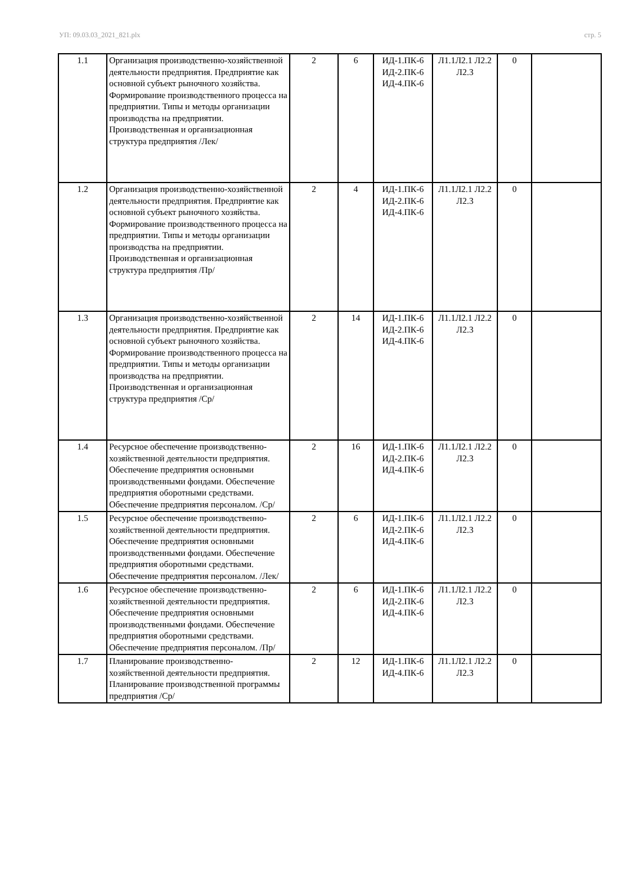УП: 09.03.03_2021_821.plx стр. 5
| 1.1 | Организация производственно-хозяйственной деятельности предприятия. Предприятие как основной субъект рыночного хозяйства. Формирование производственного процесса на предприятии. Типы и методы организации производства на предприятии. Производственная и организационная структура предприятия /Лек/ | 2 | 6 | ИД-1.ПК-6 ИД-2.ПК-6 ИД-4.ПК-6 | Л1.1Л2.1 Л2.2 Л2.3 | 0 | |
| 1.2 | Организация производственно-хозяйственной деятельности предприятия. Предприятие как основной субъект рыночного хозяйства. Формирование производственного процесса на предприятии. Типы и методы организации производства на предприятии. Производственная и организационная структура предприятия /Пр/ | 2 | 4 | ИД-1.ПК-6 ИД-2.ПК-6 ИД-4.ПК-6 | Л1.1Л2.1 Л2.2 Л2.3 | 0 | |
| 1.3 | Организация производственно-хозяйственной деятельности предприятия. Предприятие как основной субъект рыночного хозяйства. Формирование производственного процесса на предприятии. Типы и методы организации производства на предприятии. Производственная и организационная структура предприятия /Ср/ | 2 | 14 | ИД-1.ПК-6 ИД-2.ПК-6 ИД-4.ПК-6 | Л1.1Л2.1 Л2.2 Л2.3 | 0 | |
| 1.4 | Ресурсное обеспечение производственно-хозяйственной деятельности предприятия. Обеспечение предприятия основными производственными фондами. Обеспечение предприятия оборотными средствами. Обеспечение предприятия персоналом. /Ср/ | 2 | 16 | ИД-1.ПК-6 ИД-2.ПК-6 ИД-4.ПК-6 | Л1.1Л2.1 Л2.2 Л2.3 | 0 | |
| 1.5 | Ресурсное обеспечение производственно-хозяйственной деятельности предприятия. Обеспечение предприятия основными производственными фондами. Обеспечение предприятия оборотными средствами. Обеспечение предприятия персоналом. /Лек/ | 2 | 6 | ИД-1.ПК-6 ИД-2.ПК-6 ИД-4.ПК-6 | Л1.1Л2.1 Л2.2 Л2.3 | 0 | |
| 1.6 | Ресурсное обеспечение производственно-хозяйственной деятельности предприятия. Обеспечение предприятия основными производственными фондами. Обеспечение предприятия оборотными средствами. Обеспечение предприятия персоналом. /Пр/ | 2 | 6 | ИД-1.ПК-6 ИД-2.ПК-6 ИД-4.ПК-6 | Л1.1Л2.1 Л2.2 Л2.3 | 0 | |
| 1.7 | Планирование производственно-хозяйственной деятельности предприятия. Планирование производственной программы предприятия /Ср/ | 2 | 12 | ИД-1.ПК-6 ИД-4.ПК-6 | Л1.1Л2.1 Л2.2 Л2.3 | 0 | |